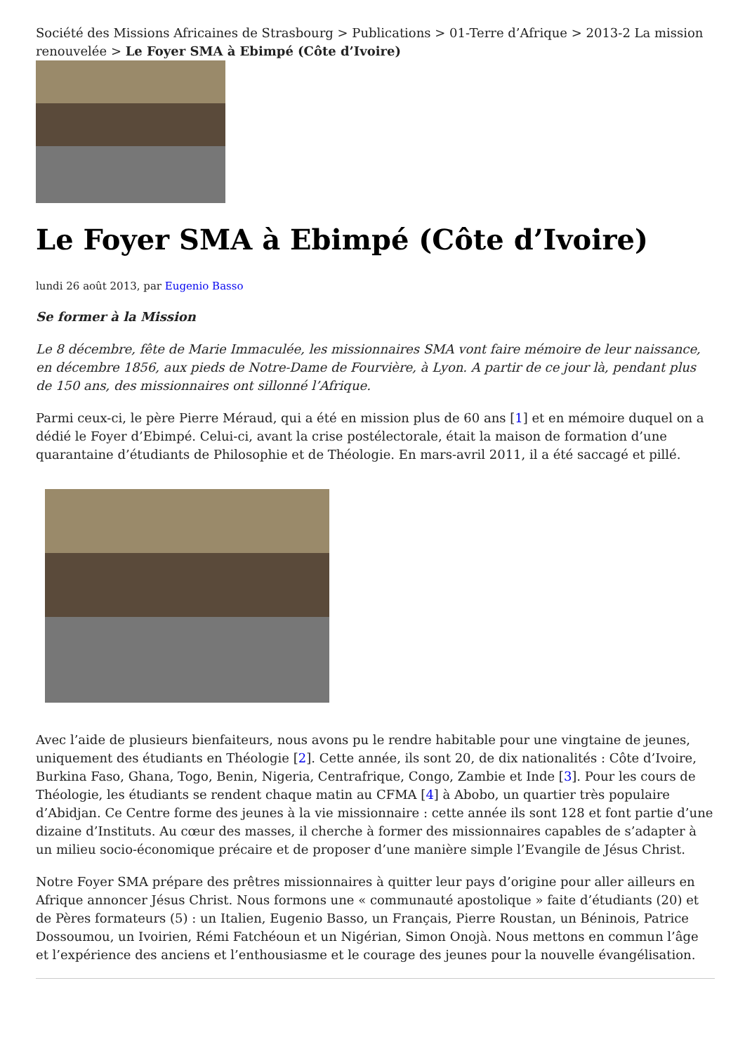Société des Missions Africaines de Strasbourg > Publications > 01-Terre d’Afrique > 2013-2 La mission renouvelée > Le Foyer SMA à Ebimpé (Côte d’Ivoire)
Le Foyer SMA à Ebimpé (Côte d’Ivoire)
lundi 26 août 2013, par Eugenio Basso
Se former à la Mission
Le 8 décembre, fête de Marie Immaculée, les missionnaires SMA vont faire mémoire de leur naissance, en décembre 1856, aux pieds de Notre-Dame de Fourvière, à Lyon. A partir de ce jour là, pendant plus de 150 ans, des missionnaires ont sillonné l’Afrique.
Parmi ceux-ci, le père Pierre Méraud, qui a été en mission plus de 60 ans [1] et en mémoire duquel on a dédié le Foyer d’Ebimpé. Celui-ci, avant la crise postélectorale, était la maison de formation d’une quarantaine d’étudiants de Philosophie et de Théologie. En mars-avril 2011, il a été saccagé et pillé.
Avec l’aide de plusieurs bienfaiteurs, nous avons pu le rendre habitable pour une vingtaine de jeunes, uniquement des étudiants en Théologie [2]. Cette année, ils sont 20, de dix nationalités : Côte d’Ivoire, Burkina Faso, Ghana, Togo, Benin, Nigeria, Centrafrique, Congo, Zambie et Inde [3]. Pour les cours de Théologie, les étudiants se rendent chaque matin au CFMA [4] à Abobo, un quartier très populaire d’Abidjan. Ce Centre forme des jeunes à la vie missionnaire : cette année ils sont 128 et font partie d’une dizaine d’Instituts. Au cœur des masses, il cherche à former des missionnaires capables de s’adapter à un milieu socio-économique précaire et de proposer d’une manière simple l’Evangile de Jésus Christ.
Notre Foyer SMA prépare des prêtres missionnaires à quitter leur pays d’origine pour aller ailleurs en Afrique annoncer Jésus Christ. Nous formons une « communauté apostolique » faite d’étudiants (20) et de Pères formateurs (5) : un Italien, Eugenio Basso, un Français, Pierre Roustan, un Béninois, Patrice Dossoumou, un Ivoirien, Rémi Fatchéoun et un Nigérian, Simon Onojà. Nous mettons en commun l’âge et l’expérience des anciens et l’enthousiasme et le courage des jeunes pour la nouvelle évangélisation.